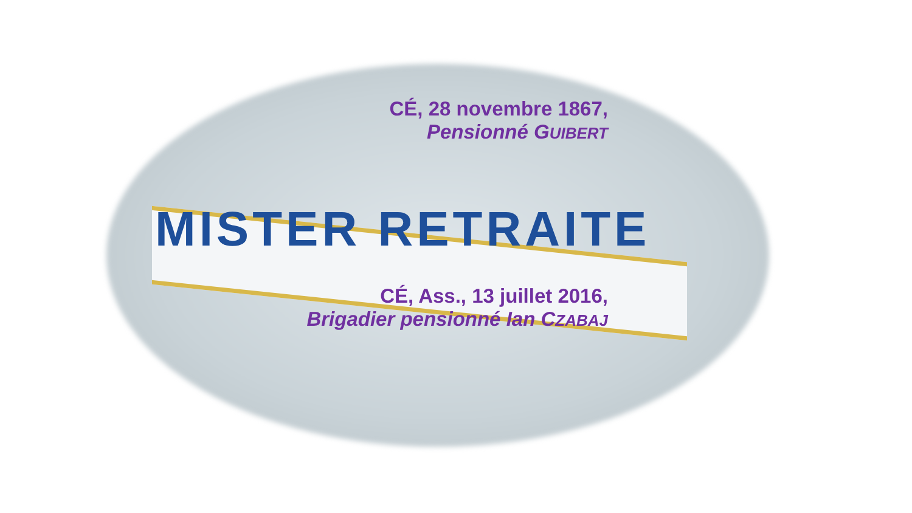CÉ, 28 novembre 1867,
Pensionné GUIBERT
MISTER RETRAITE
CÉ, Ass., 13 juillet 2016,
Brigadier pensionné Ian CZABAJ